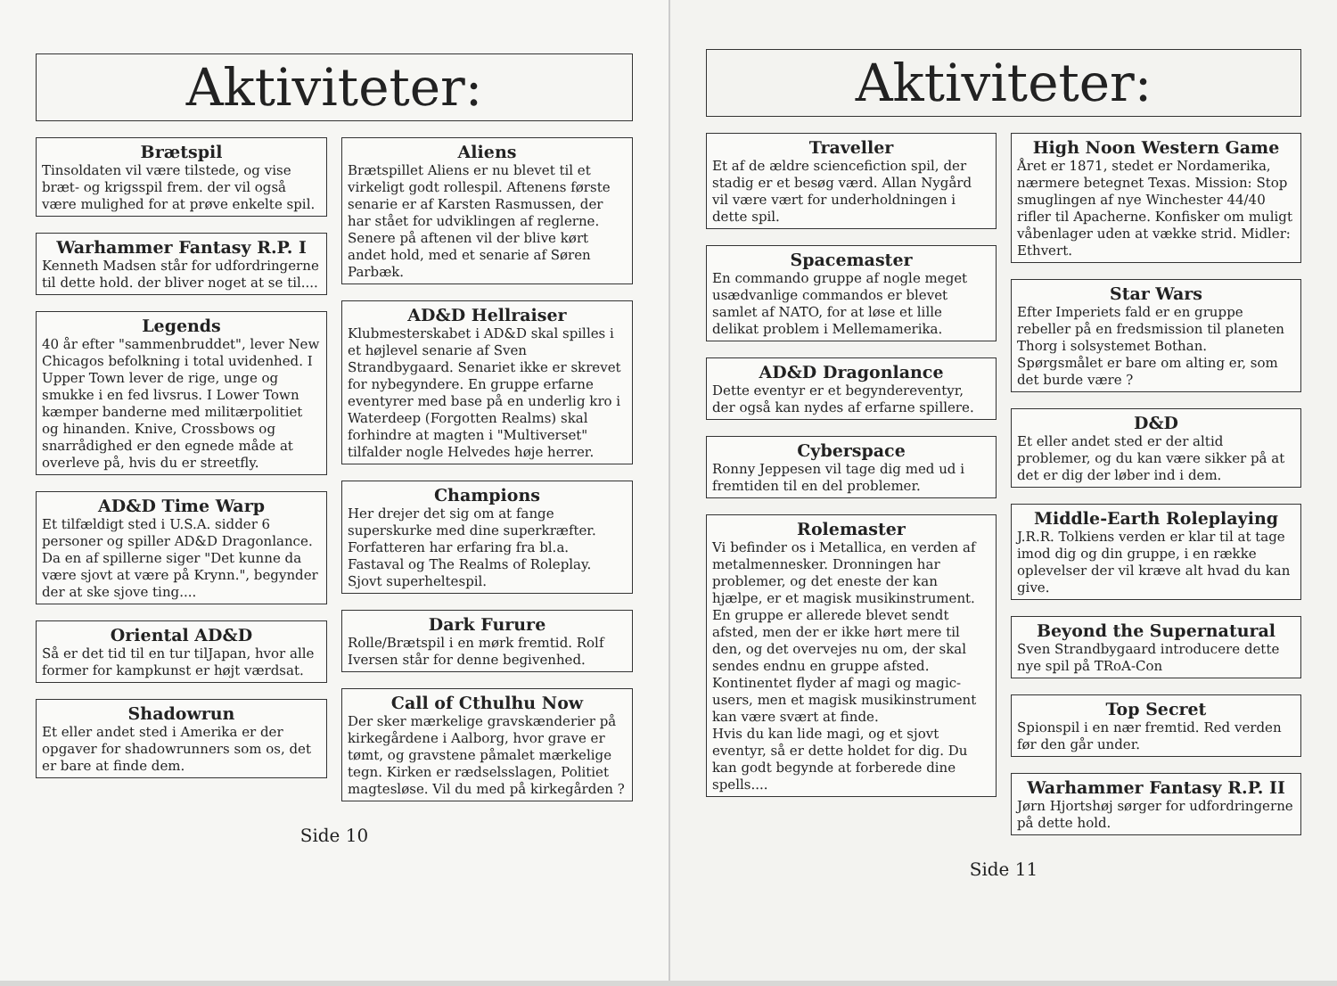Aktiviteter:
Brætspil
Tinsoldaten vil være tilstede, og vise bræt- og krigsspil frem. der vil også være mulighed for at prøve enkelte spil.
Warhammer Fantasy R.P. I
Kenneth Madsen står for udfordringerne til dette hold. der bliver noget at se til....
Legends
40 år efter "sammenbruddet", lever New Chicagos befolkning i total uvidenhed. I Upper Town lever de rige, unge og smukke i en fed livsrus. I Lower Town kæmper banderne med militærpolitiet og hinanden. Knive, Crossbows og snarrådighed er den egnede måde at overleve på, hvis du er streetfly.
AD&D Time Warp
Et tilfældigt sted i U.S.A. sidder 6 personer og spiller AD&D Dragonlance. Da en af spillerne siger "Det kunne da være sjovt at være på Krynn.", begynder der at ske sjove ting....
Oriental AD&D
Så er det tid til en tur tilJapan, hvor alle former for kampkunst er højt værdsat.
Shadowrun
Et eller andet sted i Amerika er der opgaver for shadowrunners som os, det er bare at finde dem.
Aliens
Brætspillet Aliens er nu blevet til et virkeligt godt rollespil. Aftenens første senarie er af Karsten Rasmussen, der har stået for udviklingen af reglerne. Senere på aftenen vil der blive kørt andet hold, med et senarie af Søren Parbæk.
AD&D Hellraiser
Klubmesterskabet i AD&D skal spilles i et højlevel senarie af Sven Strandbygaard. Senariet ikke er skrevet for nybegyndere. En gruppe erfarne eventyrer med base på en underlig kro i Waterdeep (Forgotten Realms) skal forhindre at magten i "Multiverset" tilfalder nogle Helvedes høje herrer.
Champions
Her drejer det sig om at fange superskurke med dine superkræfter. Forfatteren har erfaring fra bl.a. Fastaval og The Realms of Roleplay. Sjovt superheltespil.
Dark Furure
Rolle/Brætspil i en mørk fremtid. Rolf Iversen står for denne begivenhed.
Call of Cthulhu Now
Der sker mærkelige gravskænderier på kirkegårdene i Aalborg, hvor grave er tømt, og gravstene påmalet mærkelige tegn. Kirken er rædselsslagen, Politiet magtesløse. Vil du med på kirkegården ?
Side 10
Aktiviteter:
Traveller
Et af de ældre sciencefiction spil, der stadig er et besøg værd. Allan Nygård vil være vært for underholdningen i dette spil.
Spacemaster
En commando gruppe af nogle meget usædvanlige commandos er blevet samlet af NATO, for at løse et lille delikat problem i Mellemamerika.
AD&D Dragonlance
Dette eventyr er et begyndereventyr, der også kan nydes af erfarne spillere.
Cyberspace
Ronny Jeppesen vil tage dig med ud i fremtiden til en del problemer.
Rolemaster
Vi befinder os i Metallica, en verden af metalmennesker. Dronningen har problemer, og det eneste der kan hjælpe, er et magisk musikinstrument. En gruppe er allerede blevet sendt afsted, men der er ikke hørt mere til den, og det overvejes nu om, der skal sendes endnu en gruppe afsted. Kontinentet flyder af magi og magic-users, men et magisk musikinstrument kan være svært at finde.
Hvis du kan lide magi, og et sjovt eventyr, så er dette holdet for dig. Du kan godt begynde at forberede dine spells....
High Noon Western Game
Året er 1871, stedet er Nordamerika, nærmere betegnet Texas. Mission: Stop smuglingen af nye Winchester 44/40 rifler til Apacherne. Konfisker om muligt våbenlager uden at vække strid. Midler: Ethvert.
Star Wars
Efter Imperiets fald er en gruppe rebeller på en fredsmission til planeten Thorg i solsystemet Bothan. Spørgsmålet er bare om alting er, som det burde være ?
D&D
Et eller andet sted er der altid problemer, og du kan være sikker på at det er dig der løber ind i dem.
Middle-Earth Roleplaying
J.R.R. Tolkiens verden er klar til at tage imod dig og din gruppe, i en række oplevelser der vil kræve alt hvad du kan give.
Beyond the Supernatural
Sven Strandbygaard introducere dette nye spil på TRoA-Con
Top Secret
Spionspil i en nær fremtid. Red verden før den går under.
Warhammer Fantasy R.P. II
Jørn Hjortshøj sørger for udfordringerne på dette hold.
Side 11